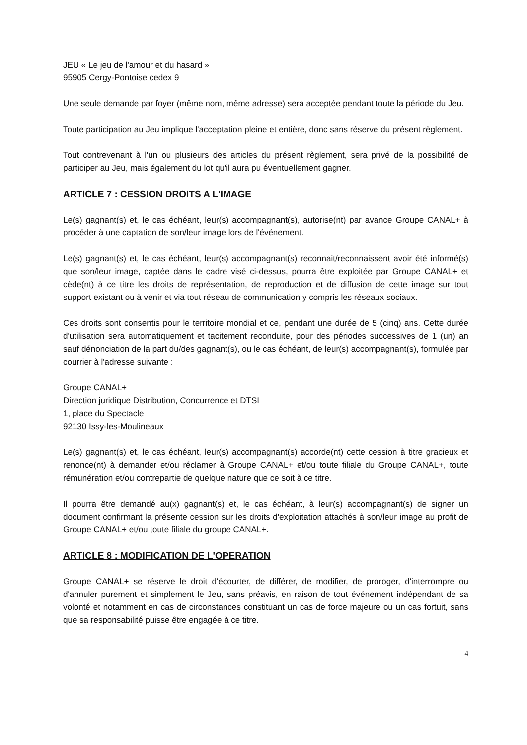JEU « Le jeu de l'amour et du hasard »
95905 Cergy-Pontoise cedex 9
Une seule demande par foyer (même nom, même adresse) sera acceptée pendant toute la période du Jeu.
Toute participation au Jeu implique l'acceptation pleine et entière, donc sans réserve du présent règlement.
Tout contrevenant à l'un ou plusieurs des articles du présent règlement, sera privé de la possibilité de participer au Jeu, mais également du lot qu'il aura pu éventuellement gagner.
ARTICLE 7 : CESSION DROITS A L'IMAGE
Le(s) gagnant(s) et, le cas échéant, leur(s) accompagnant(s), autorise(nt) par avance Groupe CANAL+ à procéder à une captation de son/leur image lors de l'événement.
Le(s) gagnant(s) et, le cas échéant, leur(s) accompagnant(s) reconnait/reconnaissent avoir été informé(s) que son/leur image, captée dans le cadre visé ci-dessus, pourra être exploitée par Groupe CANAL+ et cède(nt) à ce titre les droits de représentation, de reproduction et de diffusion de cette image sur tout support existant ou à venir et via tout réseau de communication y compris les réseaux sociaux.
Ces droits sont consentis pour le territoire mondial et ce, pendant une durée de 5 (cinq) ans. Cette durée d'utilisation sera automatiquement et tacitement reconduite, pour des périodes successives de 1 (un) an sauf dénonciation de la part du/des gagnant(s), ou le cas échéant, de leur(s) accompagnant(s), formulée par courrier à l'adresse suivante :
Groupe CANAL+
Direction juridique Distribution, Concurrence et DTSI
1, place du Spectacle
92130 Issy-les-Moulineaux
Le(s) gagnant(s) et, le cas échéant, leur(s) accompagnant(s) accorde(nt) cette cession à titre gracieux et renonce(nt) à demander et/ou réclamer à Groupe CANAL+ et/ou toute filiale du Groupe CANAL+, toute rémunération et/ou contrepartie de quelque nature que ce soit à ce titre.
Il pourra être demandé au(x) gagnant(s) et, le cas échéant, à leur(s) accompagnant(s) de signer un document confirmant la présente cession sur les droits d'exploitation attachés à son/leur image au profit de Groupe CANAL+ et/ou toute filiale du groupe CANAL+.
ARTICLE 8 : MODIFICATION DE L'OPERATION
Groupe CANAL+ se réserve le droit d'écourter, de différer, de modifier, de proroger, d'interrompre ou d'annuler purement et simplement le Jeu, sans préavis, en raison de tout événement indépendant de sa volonté et notamment en cas de circonstances constituant un cas de force majeure ou un cas fortuit, sans que sa responsabilité puisse être engagée à ce titre.
4